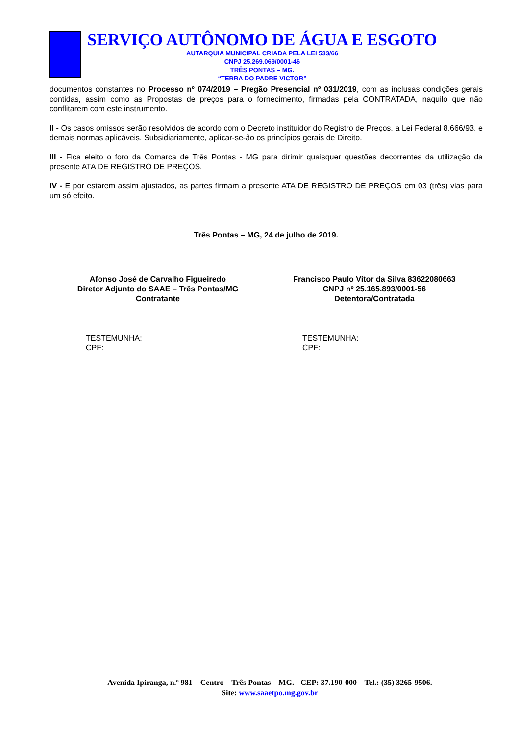SERVIÇO AUTÔNOMO DE ÁGUA E ESGOTO
AUTARQUIA MUNICIPAL CRIADA PELA LEI 533/66
CNPJ 25.269.069/0001-46
TRÊS PONTAS – MG.
“TERRA DO PADRE VICTOR”
documentos constantes no Processo nº 074/2019 – Pregão Presencial nº 031/2019, com as inclusas condições gerais contidas, assim como as Propostas de preços para o fornecimento, firmadas pela CONTRATADA, naquilo que não conflitarem com este instrumento.
II - Os casos omissos serão resolvidos de acordo com o Decreto instituidor do Registro de Preços, a Lei Federal 8.666/93, e demais normas aplicáveis. Subsidiariamente, aplicar-se-ão os princípios gerais de Direito.
III - Fica eleito o foro da Comarca de Três Pontas - MG para dirimir quaisquer questões decorrentes da utilização da presente ATA DE REGISTRO DE PREÇOS.
IV - E por estarem assim ajustados, as partes firmam a presente ATA DE REGISTRO DE PREÇOS em 03 (três) vias para um só efeito.
Três Pontas – MG, 24 de julho de 2019.
Afonso José de Carvalho Figueiredo
Diretor Adjunto do SAAE – Três Pontas/MG
Contratante
Francisco Paulo Vitor da Silva 83622080663
CNPJ nº 25.165.893/0001-56
Detentora/Contratada
TESTEMUNHA:
CPF:
TESTEMUNHA:
CPF:
Avenida Ipiranga, n.º 981 – Centro – Três Pontas – MG. - CEP: 37.190-000 – Tel.: (35) 3265-9506.
Site: www.saaetpo.mg.gov.br